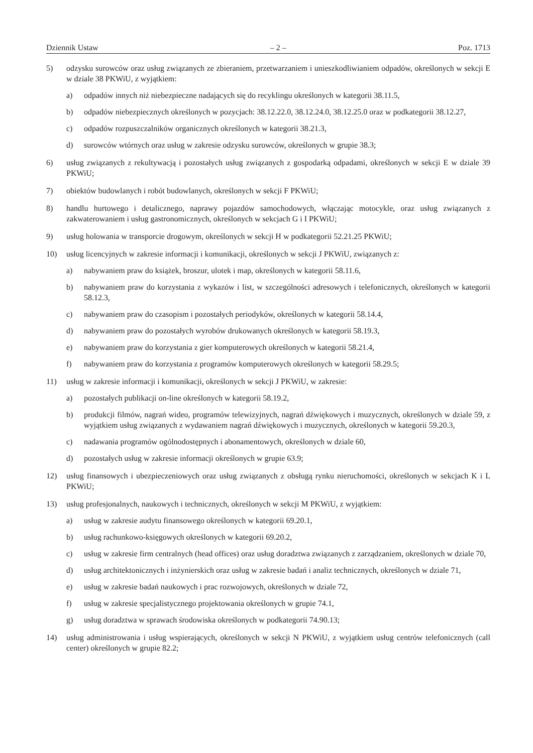Dziennik Ustaw – 2 – Poz. 1713
5) odzysku surowców oraz usług związanych ze zbieraniem, przetwarzaniem i unieszkodliwianiem odpadów, określonych w sekcji E w dziale 38 PKWiU, z wyjątkiem:
a) odpadów innych niż niebezpieczne nadających się do recyklingu określonych w kategorii 38.11.5,
b) odpadów niebezpiecznych określonych w pozycjach: 38.12.22.0, 38.12.24.0, 38.12.25.0 oraz w podkategorii 38.12.27,
c) odpadów rozpuszczalników organicznych określonych w kategorii 38.21.3,
d) surowców wtórnych oraz usług w zakresie odzysku surowców, określonych w grupie 38.3;
6) usług związanych z rekultywacją i pozostałych usług związanych z gospodarką odpadami, określonych w sekcji E w dziale 39 PKWiU;
7) obiektów budowlanych i robót budowlanych, określonych w sekcji F PKWiU;
8) handlu hurtowego i detalicznego, naprawy pojazdów samochodowych, włączając motocykle, oraz usług związanych z zakwaterowaniem i usług gastronomicznych, określonych w sekcjach G i I PKWiU;
9) usług holowania w transporcie drogowym, określonych w sekcji H w podkategorii 52.21.25 PKWiU;
10) usług licencyjnych w zakresie informacji i komunikacji, określonych w sekcji J PKWiU, związanych z:
a) nabywaniem praw do książek, broszur, ulotek i map, określonych w kategorii 58.11.6,
b) nabywaniem praw do korzystania z wykazów i list, w szczególności adresowych i telefonicznych, określonych w kategorii 58.12.3,
c) nabywaniem praw do czasopism i pozostałych periodyków, określonych w kategorii 58.14.4,
d) nabywaniem praw do pozostałych wyrobów drukowanych określonych w kategorii 58.19.3,
e) nabywaniem praw do korzystania z gier komputerowych określonych w kategorii 58.21.4,
f) nabywaniem praw do korzystania z programów komputerowych określonych w kategorii 58.29.5;
11) usług w zakresie informacji i komunikacji, określonych w sekcji J PKWiU, w zakresie:
a) pozostałych publikacji on-line określonych w kategorii 58.19.2,
b) produkcji filmów, nagrań wideo, programów telewizyjnych, nagrań dźwiękowych i muzycznych, określonych w dziale 59, z wyjątkiem usług związanych z wydawaniem nagrań dźwiękowych i muzycznych, określonych w kategorii 59.20.3,
c) nadawania programów ogólnodostępnych i abonamentowych, określonych w dziale 60,
d) pozostałych usług w zakresie informacji określonych w grupie 63.9;
12) usług finansowych i ubezpieczeniowych oraz usług związanych z obsługą rynku nieruchomości, określonych w sekcjach K i L PKWiU;
13) usług profesjonalnych, naukowych i technicznych, określonych w sekcji M PKWiU, z wyjątkiem:
a) usług w zakresie audytu finansowego określonych w kategorii 69.20.1,
b) usług rachunkowo-księgowych określonych w kategorii 69.20.2,
c) usług w zakresie firm centralnych (head offices) oraz usług doradztwa związanych z zarządzaniem, określonych w dziale 70,
d) usług architektonicznych i inżynierskich oraz usług w zakresie badań i analiz technicznych, określonych w dziale 71,
e) usług w zakresie badań naukowych i prac rozwojowych, określonych w dziale 72,
f) usług w zakresie specjalistycznego projektowania określonych w grupie 74.1,
g) usług doradztwa w sprawach środowiska określonych w podkategorii 74.90.13;
14) usług administrowania i usług wspierających, określonych w sekcji N PKWiU, z wyjątkiem usług centrów telefonicznych (call center) określonych w grupie 82.2;